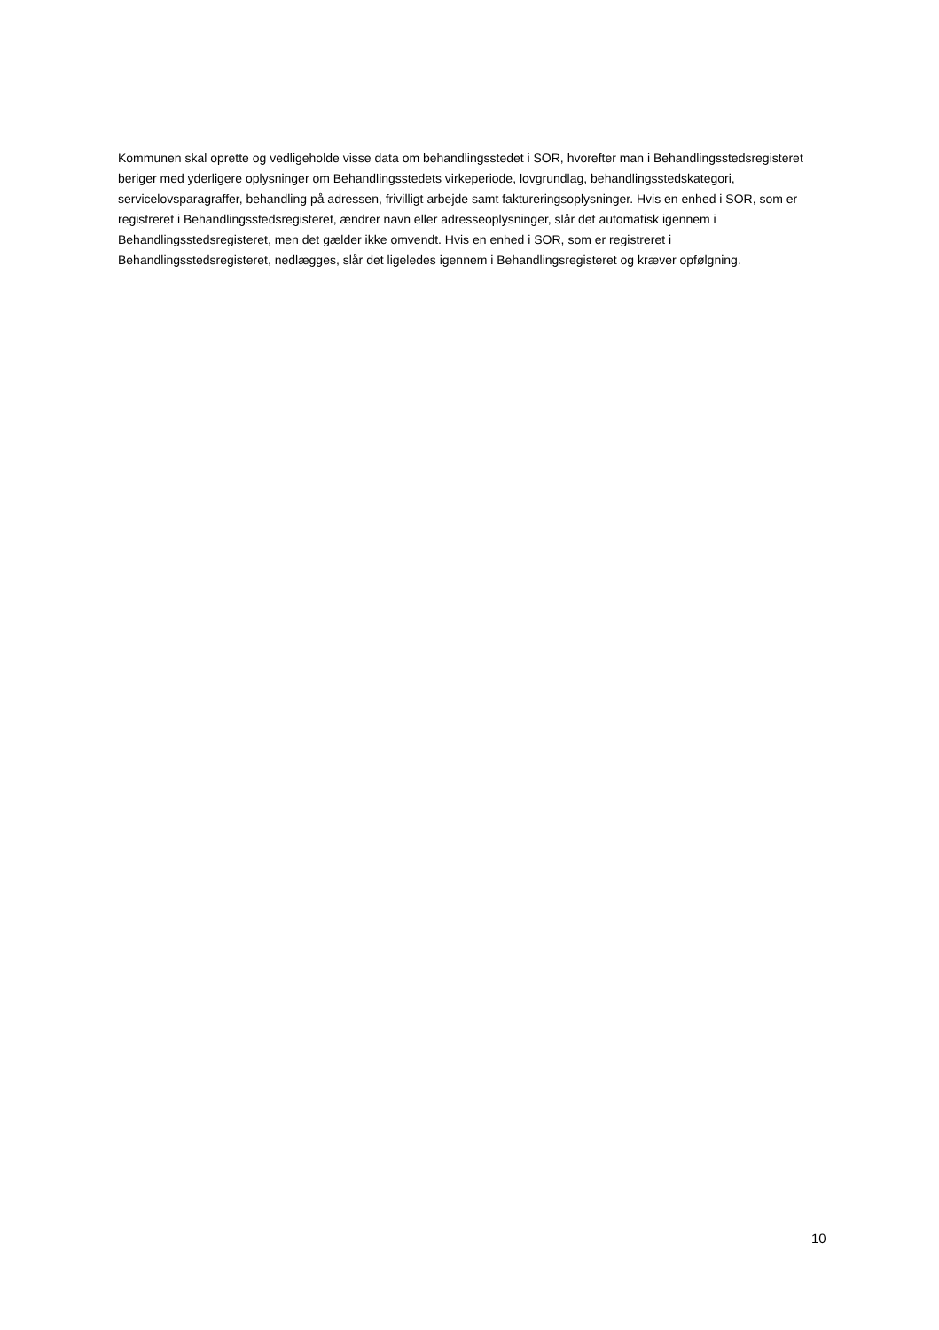Kommunen skal oprette og vedligeholde visse data om behandlingsstedet i SOR, hvorefter man i Behandlingsstedsregisteret beriger med yderligere oplysninger om Behandlingsstedets virkeperiode, lovgrundlag, behandlingsstedskategori, servicelovsparagraffer, behandling på adressen, frivilligt arbejde samt faktureringsoplysninger. Hvis en enhed i SOR, som er registreret i Behandlingsstedsregisteret, ændrer navn eller adresseoplysninger, slår det automatisk igennem i Behandlingsstedsregisteret, men det gælder ikke omvendt. Hvis en enhed i SOR, som er registreret i Behandlingsstedsregisteret, nedlægges, slår det ligeledes igennem i Behandlingsregisteret og kræver opfølgning.
10